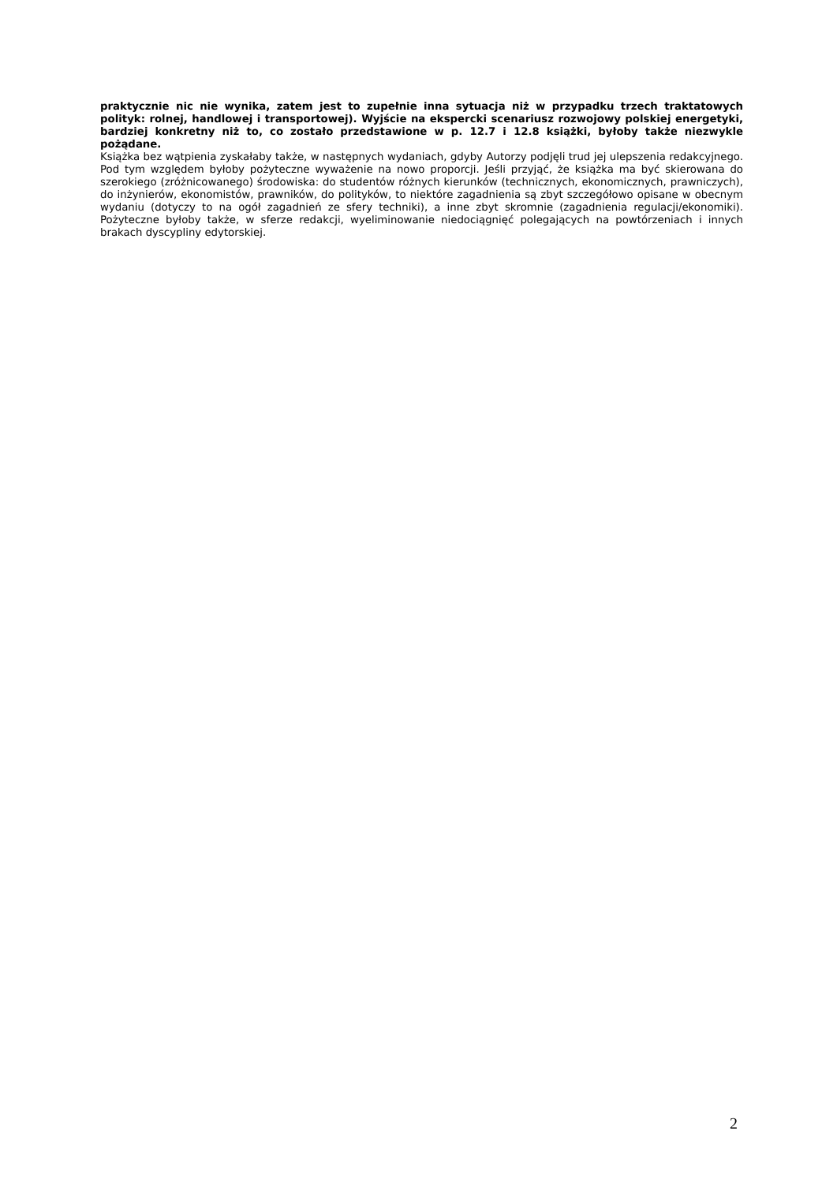praktycznie nic nie wynika, zatem jest to zupełnie inna sytuacja niż w przypadku trzech traktatowych polityk: rolnej, handlowej i transportowej). Wyjście na ekspercki scenariusz rozwojowy polskiej energetyki, bardziej konkretny niż to, co zostało przedstawione w p. 12.7 i 12.8 książki, byłoby także niezwykle pożądane.
Książka bez wątpienia zyskałaby także, w następnych wydaniach, gdyby Autorzy podjęli trud jej ulepszenia redakcyjnego. Pod tym względem byłoby pożyteczne wyważenie na nowo proporcji. Jeśli przyjąć, że książka ma być skierowana do szerokiego (zróżnicowanego) środowiska: do studentów różnych kierunków (technicznych, ekonomicznych, prawniczych), do inżynierów, ekonomistów, prawników, do polityków, to niektóre zagadnienia są zbyt szczegółowo opisane w obecnym wydaniu (dotyczy to na ogół zagadnień ze sfery techniki), a inne zbyt skromnie (zagadnienia regulacji/ekonomiki). Pożyteczne byłoby także, w sferze redakcji, wyeliminowanie niedociągnięć polegających na powtórzeniach i innych brakach dyscypliny edytorskiej.
2